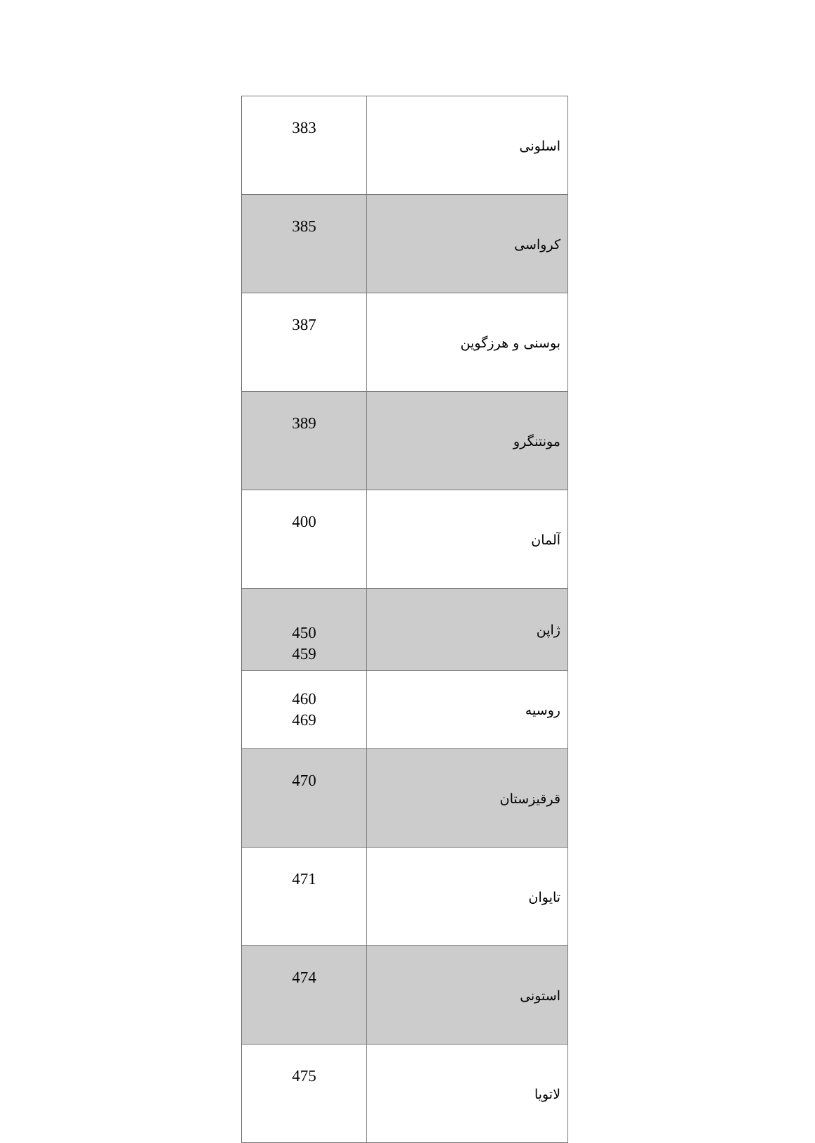| 383 | اسلونی |
| 385 | کرواسی |
| 387 | بوسنی و هرزگوین |
| 389 | مونتنگرو |
| 400 | آلمان |
| 450 459 | ژاپن |
| 460 469 | روسیه |
| 470 | قرقیزستان |
| 471 | تایوان |
| 474 | استونی |
| 475 | لاتویا |